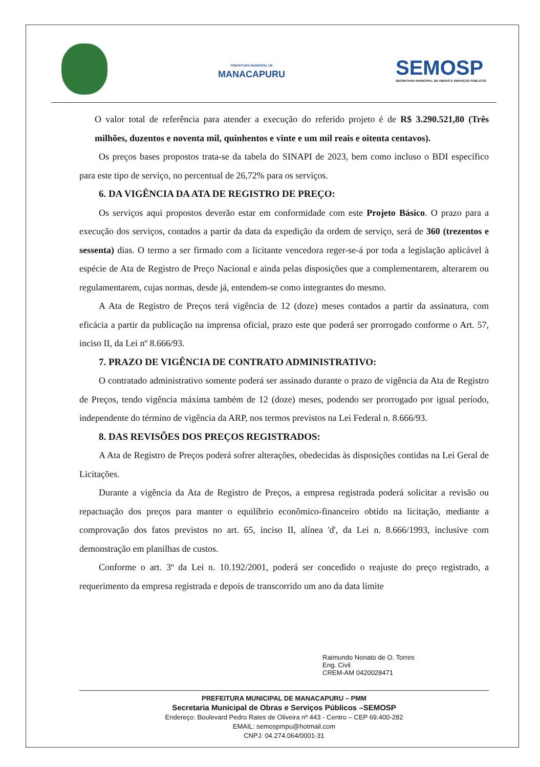PREFEITURA MUNICIPAL DE
MANACAPURU
SEMOSP
SECRETARIA MUNICIPAL DE OBRAS E SERVIÇOS PÚBLICOS
O valor total de referência para atender a execução do referido projeto é de R$ 3.290.521,80 (Três milhões, duzentos e noventa mil, quinhentos e vinte e um mil reais e oitenta centavos).
Os preços bases propostos trata-se da tabela do SINAPI de 2023, bem como incluso o BDI específico para este tipo de serviço, no percentual de 26,72% para os serviços.
6. DA VIGÊNCIA DA ATA DE REGISTRO DE PREÇO:
Os serviços aqui propostos deverão estar em conformidade com este Projeto Básico. O prazo para a execução dos serviços, contados a partir da data da expedição da ordem de serviço, será de 360 (trezentos e sessenta) dias. O termo a ser firmado com a licitante vencedora reger-se-á por toda a legislação aplicável à espécie de Ata de Registro de Preço Nacional e ainda pelas disposições que a complementarem, alterarem ou regulamentarem, cujas normas, desde já, entendem-se como integrantes do mesmo.
A Ata de Registro de Preços terá vigência de 12 (doze) meses contados a partir da assinatura, com eficácia a partir da publicação na imprensa oficial, prazo este que poderá ser prorrogado conforme o Art. 57, inciso II, da Lei nº 8.666/93.
7. PRAZO DE VIGÊNCIA DE CONTRATO ADMINISTRATIVO:
O contratado administrativo somente poderá ser assinado durante o prazo de vigência da Ata de Registro de Preços, tendo vigência máxima também de 12 (doze) meses, podendo ser prorrogado por igual período, independente do término de vigência da ARP, nos termos previstos na Lei Federal n. 8.666/93.
8. DAS REVISÕES DOS PREÇOS REGISTRADOS:
A Ata de Registro de Preços poderá sofrer alterações, obedecidas às disposições contidas na Lei Geral de Licitações.
Durante a vigência da Ata de Registro de Preços, a empresa registrada poderá solicitar a revisão ou repactuação dos preços para manter o equilíbrio econômico-financeiro obtido na licitação, mediante a comprovação dos fatos previstos no art. 65, inciso II, alínea 'd', da Lei n. 8.666/1993, inclusive com demonstração em planilhas de custos.
Conforme o art. 3º da Lei n. 10.192/2001, poderá ser concedido o reajuste do preço registrado, a requerimento da empresa registrada e depois de transcorrido um ano da data limite
Raimundo Nonato de O. Torres
Eng. Civil
CREM-AM 0420028471
PREFEITURA MUNICIPAL DE MANACAPURU – PMM
Secretaria Municipal de Obras e Serviços Públicos –SEMOSP
Endereço: Boulevard Pedro Rates de Oliveira nº 443 - Centro – CEP 69.400-282
EMAIL: semospmpu@hotmail.com
CNPJ: 04.274.064/0001-31